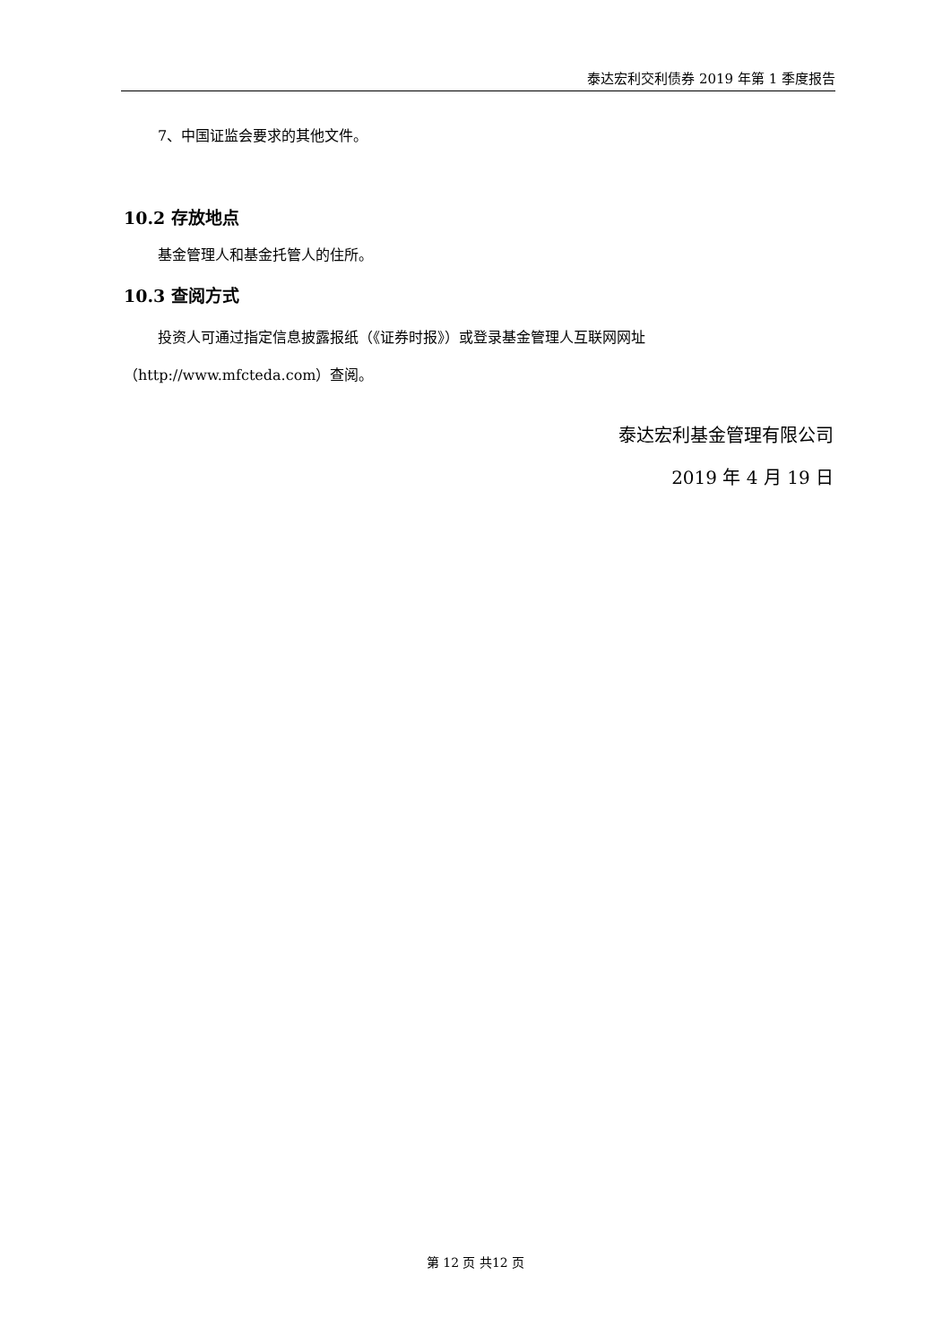泰达宏利交利债券 2019 年第 1 季度报告
7、中国证监会要求的其他文件。
10.2 存放地点
基金管理人和基金托管人的住所。
10.3 查阅方式
投资人可通过指定信息披露报纸（《证券时报》）或登录基金管理人互联网网址
（http://www.mfcteda.com）查阅。
泰达宏利基金管理有限公司
2019 年 4 月 19 日
第 12 页 共12 页